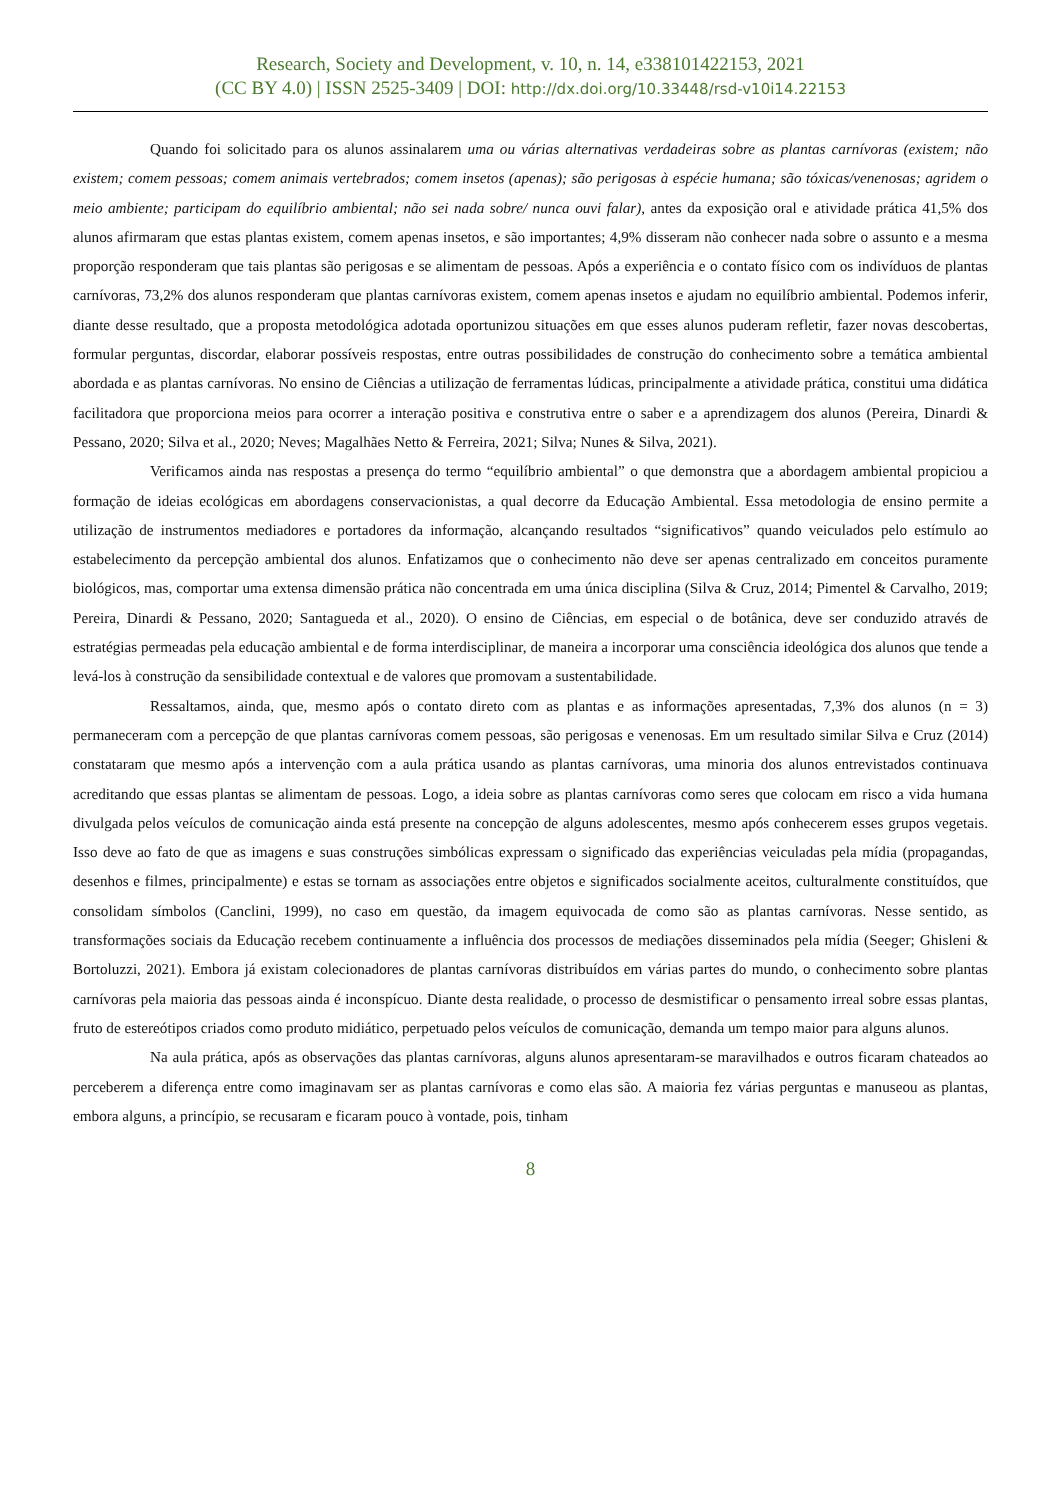Research, Society and Development, v. 10, n. 14, e338101422153, 2021
(CC BY 4.0) | ISSN 2525-3409 | DOI: http://dx.doi.org/10.33448/rsd-v10i14.22153
Quando foi solicitado para os alunos assinalarem uma ou várias alternativas verdadeiras sobre as plantas carnívoras (existem; não existem; comem pessoas; comem animais vertebrados; comem insetos (apenas); são perigosas à espécie humana; são tóxicas/venenosas; agridem o meio ambiente; participam do equilíbrio ambiental; não sei nada sobre/ nunca ouvi falar), antes da exposição oral e atividade prática 41,5% dos alunos afirmaram que estas plantas existem, comem apenas insetos, e são importantes; 4,9% disseram não conhecer nada sobre o assunto e a mesma proporção responderam que tais plantas são perigosas e se alimentam de pessoas. Após a experiência e o contato físico com os indivíduos de plantas carnívoras, 73,2% dos alunos responderam que plantas carnívoras existem, comem apenas insetos e ajudam no equilíbrio ambiental. Podemos inferir, diante desse resultado, que a proposta metodológica adotada oportunizou situações em que esses alunos puderam refletir, fazer novas descobertas, formular perguntas, discordar, elaborar possíveis respostas, entre outras possibilidades de construção do conhecimento sobre a temática ambiental abordada e as plantas carnívoras. No ensino de Ciências a utilização de ferramentas lúdicas, principalmente a atividade prática, constitui uma didática facilitadora que proporciona meios para ocorrer a interação positiva e construtiva entre o saber e a aprendizagem dos alunos (Pereira, Dinardi & Pessano, 2020; Silva et al., 2020; Neves; Magalhães Netto & Ferreira, 2021; Silva; Nunes & Silva, 2021).
Verificamos ainda nas respostas a presença do termo “equilíbrio ambiental” o que demonstra que a abordagem ambiental propiciou a formação de ideias ecológicas em abordagens conservacionistas, a qual decorre da Educação Ambiental. Essa metodologia de ensino permite a utilização de instrumentos mediadores e portadores da informação, alcançando resultados “significativos” quando veiculados pelo estímulo ao estabelecimento da percepção ambiental dos alunos. Enfatizamos que o conhecimento não deve ser apenas centralizado em conceitos puramente biológicos, mas, comportar uma extensa dimensão prática não concentrada em uma única disciplina (Silva & Cruz, 2014; Pimentel & Carvalho, 2019; Pereira, Dinardi & Pessano, 2020; Santagueda et al., 2020). O ensino de Ciências, em especial o de botânica, deve ser conduzido através de estratégias permeadas pela educação ambiental e de forma interdisciplinar, de maneira a incorporar uma consciência ideológica dos alunos que tende a levá-los à construção da sensibilidade contextual e de valores que promovam a sustentabilidade.
Ressaltamos, ainda, que, mesmo após o contato direto com as plantas e as informações apresentadas, 7,3% dos alunos (n = 3) permaneceram com a percepção de que plantas carnívoras comem pessoas, são perigosas e venenosas. Em um resultado similar Silva e Cruz (2014) constataram que mesmo após a intervenção com a aula prática usando as plantas carnívoras, uma minoria dos alunos entrevistados continuava acreditando que essas plantas se alimentam de pessoas. Logo, a ideia sobre as plantas carnívoras como seres que colocam em risco a vida humana divulgada pelos veículos de comunicação ainda está presente na concepção de alguns adolescentes, mesmo após conhecerem esses grupos vegetais. Isso deve ao fato de que as imagens e suas construções simbólicas expressam o significado das experiências veiculadas pela mídia (propagandas, desenhos e filmes, principalmente) e estas se tornam as associações entre objetos e significados socialmente aceitos, culturalmente constituídos, que consolidam símbolos (Canclini, 1999), no caso em questão, da imagem equivocada de como são as plantas carnívoras. Nesse sentido, as transformações sociais da Educação recebem continuamente a influência dos processos de mediações disseminados pela mídia (Seeger; Ghisleni & Bortoluzzi, 2021). Embora já existam colecionadores de plantas carnívoras distribuídos em várias partes do mundo, o conhecimento sobre plantas carnívoras pela maioria das pessoas ainda é inconspícuo. Diante desta realidade, o processo de desmistificar o pensamento irreal sobre essas plantas, fruto de estereótipos criados como produto midiático, perpetuado pelos veículos de comunicação, demanda um tempo maior para alguns alunos.
Na aula prática, após as observações das plantas carnívoras, alguns alunos apresentaram-se maravilhados e outros ficaram chateados ao perceberem a diferença entre como imaginavam ser as plantas carnívoras e como elas são. A maioria fez várias perguntas e manuseou as plantas, embora alguns, a princípio, se recusaram e ficaram pouco à vontade, pois, tinham
8